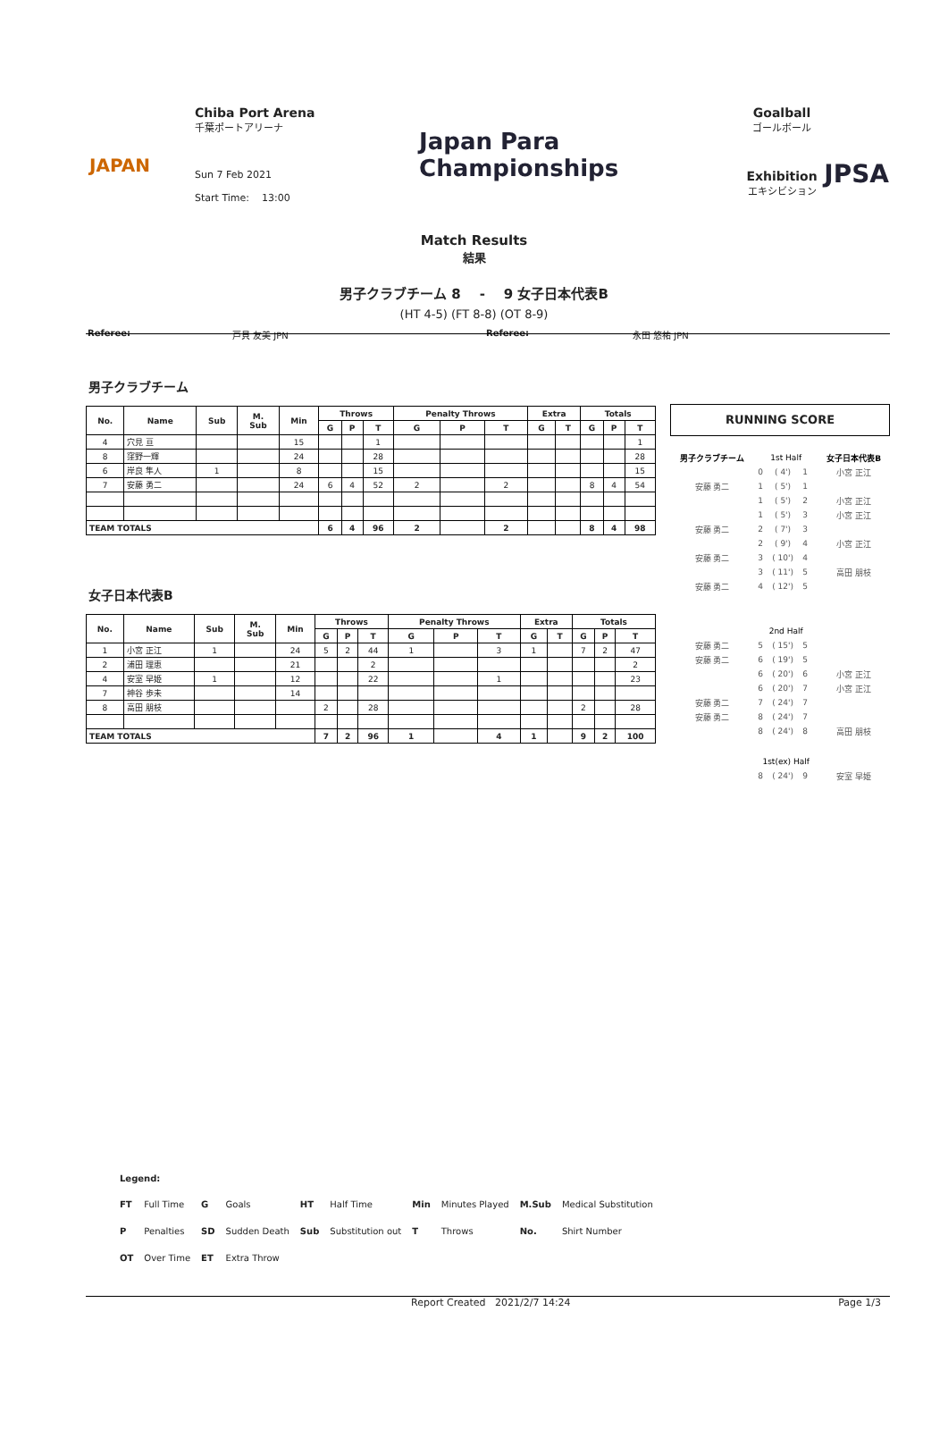JAPAN
Chiba Port Arena
千葉ポートアリーナ
Sun 7 Feb 2021
Start Time: 13:00
Japan Para
Championships
Goalball
ゴールボール
Exhibition
エキシビション
JPSA
Match Results
結果
男子クラブチーム 8 - 9 女子日本代表B
(HT 4-5) (FT 8-8) (OT 8-9)
Referee: 戸貝 友美 JPN Referee: 永田 悠祐 JPN
男子クラブチーム
| No. | Name | Sub | M. Sub | Min | Throws | | | Penalty Throws | | | Extra | | Totals | | |
| --- | --- | --- | --- | --- | --- | --- | --- | --- | --- | --- | --- | --- | --- | --- | --- |
| | | | | | G | P | T | G | P | T | G | T | G | P | T |
| 4 | 穴見 亘 | | | 15 | | | 1 | | | | | | | | 1 |
| 8 | 窪野一輝 | | | 24 | | | 28 | | | | | | | | 28 |
| 6 | 岸良 隼人 | 1 | | 8 | | | 15 | | | | | | | | 15 |
| 7 | 安藤 勇二 | | | 24 | 6 | 4 | 52 | 2 | | 2 | | | 8 | 4 | 54 |
| TEAM TOTALS | | | | | 6 | 4 | 96 | 2 | | 2 | | | 8 | 4 | 98 |
女子日本代表B
| No. | Name | Sub | M. Sub | Min | Throws | | | Penalty Throws | | | Extra | | Totals | | |
| --- | --- | --- | --- | --- | --- | --- | --- | --- | --- | --- | --- | --- | --- | --- | --- |
| | | | | | G | P | T | G | P | T | G | T | G | P | T |
| 1 | 小宮 正江 | 1 | | 24 | 5 | 2 | 44 | 1 | | 3 | 1 | | 7 | 2 | 47 |
| 2 | 浦田 理恵 | | | 21 | | | 2 | | | | | | | | 2 |
| 4 | 安室 早姫 | 1 | | 12 | | | 22 | | | 1 | | | | | 23 |
| 7 | 神谷 歩未 | | | 14 | | | | | | | | | | | |
| 8 | 高田 朋枝 | | | | 2 | | 28 | | | | | | 2 | | 28 |
| TEAM TOTALS | | | | | 7 | 2 | 96 | 1 | | 4 | 1 | | 9 | 2 | 100 |
RUNNING SCORE
| 男子クラブチーム | 1st Half | | | | 女子日本代表B |
| | 0 | ( 4') | 1 | | 小宮 正江 |
| 安藤 勇二 | 1 | ( 5') | 1 | | |
| | 1 | ( 5') | 2 | | 小宮 正江 |
| | 1 | ( 5') | 3 | | 小宮 正江 |
| 安藤 勇二 | 2 | ( 7') | 3 | | |
| | 2 | ( 9') | 4 | | 小宮 正江 |
| 安藤 勇二 | 3 | ( 10') | 4 | | |
| | 3 | ( 11') | 5 | | 高田 朋枝 |
| 安藤 勇二 | 4 | ( 12') | 5 | | |
| | 2nd Half | | | | |
| 安藤 勇二 | 5 | ( 15') | 5 | | |
| 安藤 勇二 | 6 | ( 19') | 5 | | |
| | 6 | ( 20') | 6 | | 小宮 正江 |
| | 6 | ( 20') | 7 | | 小宮 正江 |
| 安藤 勇二 | 7 | ( 24') | 7 | | |
| 安藤 勇二 | 8 | ( 24') | 7 | | |
| | 8 | ( 24') | 8 | | 高田 朋枝 |
| | 1st(ex) Half | | | | |
| | 8 | ( 24') | 9 | | 安室 早姫 |
Legend:
| FT | Full Time | G | Goals | HT | Half Time | Min | Minutes Played | M.Sub | Medical Substitution |
| P | Penalties | SD | Sudden Death | Sub | Substitution out | T | Throws | No. | Shirt Number |
| OT | Over Time | ET | Extra Throw | | | | | | |
Report Created 2021/2/7 14:24 Page 1/3